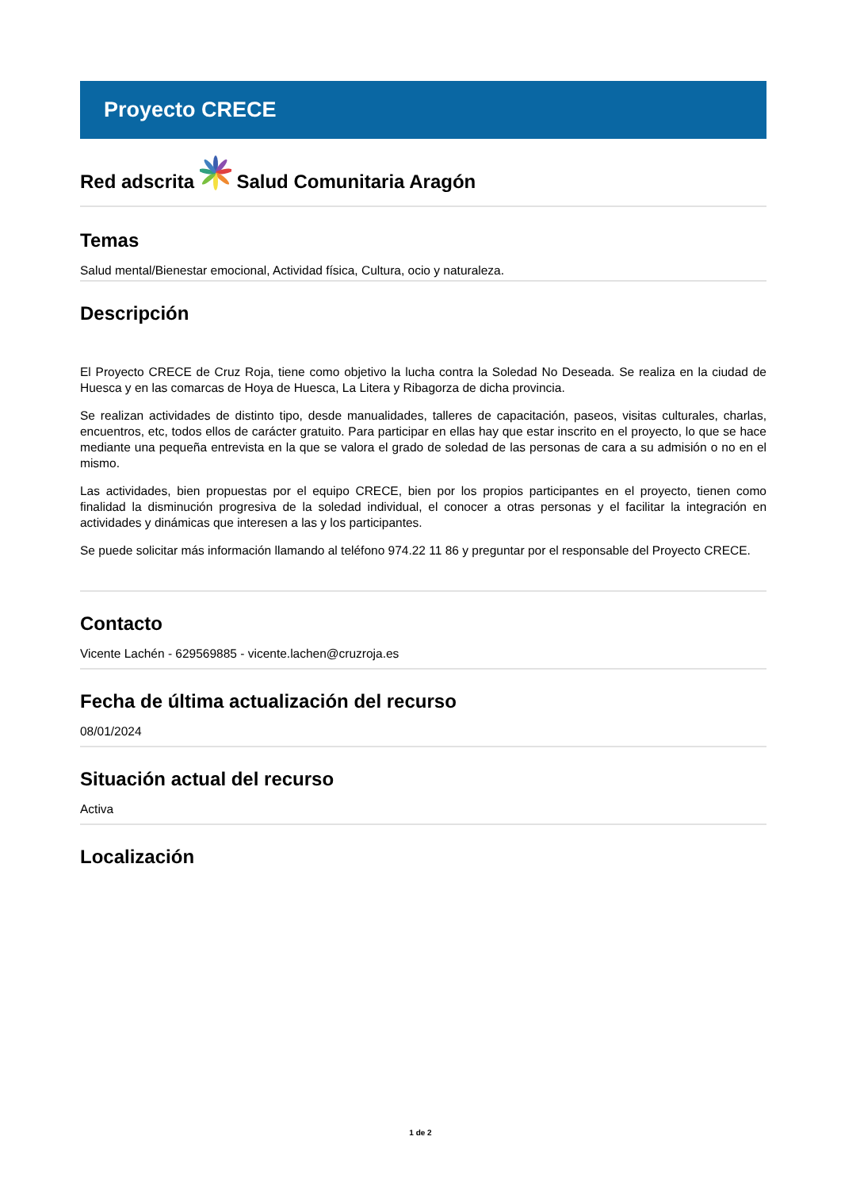Proyecto CRECE
Red adscrita Salud Comunitaria Aragón
Temas
Salud mental/Bienestar emocional, Actividad física, Cultura, ocio y naturaleza.
Descripción
El Proyecto CRECE de Cruz Roja, tiene como objetivo la lucha contra la Soledad No Deseada. Se realiza en la ciudad de Huesca y en las comarcas de Hoya de Huesca, La Litera y Ribagorza de dicha provincia.
Se realizan actividades de distinto tipo, desde manualidades, talleres de capacitación, paseos, visitas culturales, charlas, encuentros, etc, todos ellos de carácter gratuito. Para participar en ellas hay que estar inscrito en el proyecto, lo que se hace mediante una pequeña entrevista en la que se valora el grado de soledad de las personas de cara a su admisión o no en el mismo.
Las actividades, bien propuestas por el equipo CRECE, bien por los propios participantes en el proyecto, tienen como finalidad la disminución progresiva de la soledad individual, el conocer a otras personas y el facilitar la integración en actividades y dinámicas que interesen a las y los participantes.
Se puede solicitar más información llamando al teléfono 974.22 11 86 y preguntar por el responsable del Proyecto CRECE.
Contacto
Vicente Lachén - 629569885 - vicente.lachen@cruzroja.es
Fecha de última actualización del recurso
08/01/2024
Situación actual del recurso
Activa
Localización
1 de 2